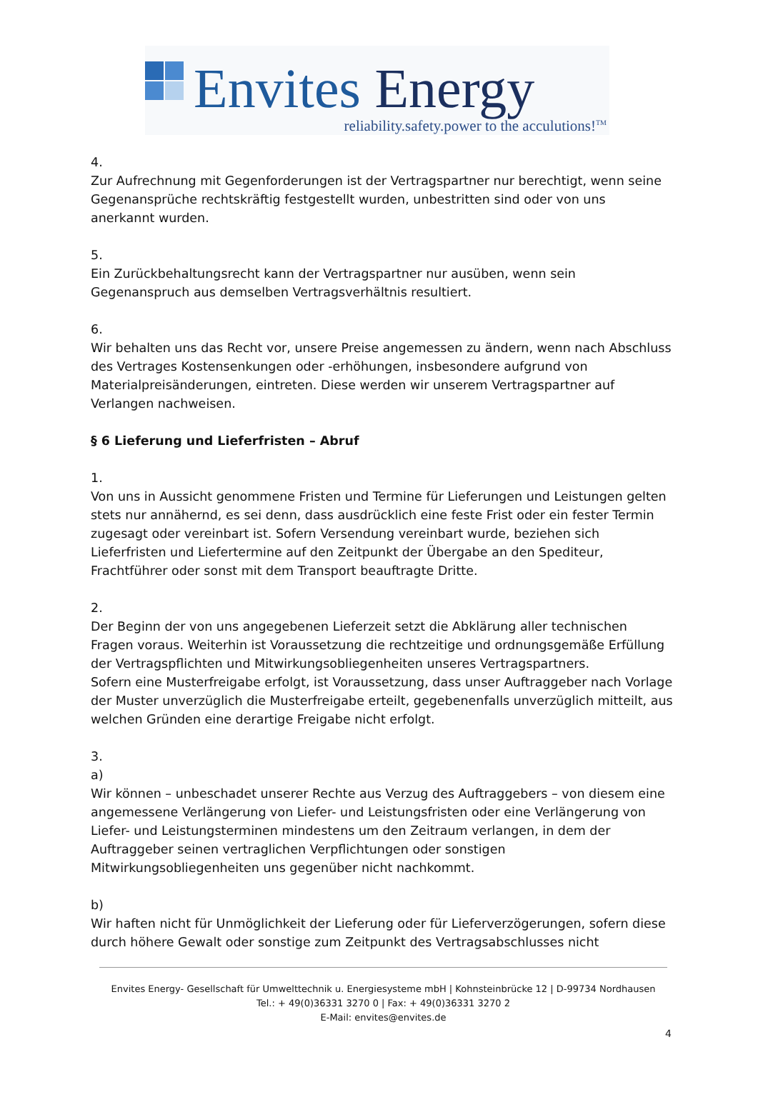Envites Energy
reliability.safety.power to the acculutions!<sup>TM</sup>
4.
Zur Aufrechnung mit Gegenforderungen ist der Vertragspartner nur berechtigt, wenn seine Gegenansprüche rechtskräftig festgestellt wurden, unbestritten sind oder von uns anerkannt wurden.
5.
Ein Zurückbehaltungsrecht kann der Vertragspartner nur ausüben, wenn sein Gegenanspruch aus demselben Vertragsverhältnis resultiert.
6.
Wir behalten uns das Recht vor, unsere Preise angemessen zu ändern, wenn nach Abschluss des Vertrages Kostensenkungen oder -erhöhungen, insbesondere aufgrund von Materialpreisänderungen, eintreten. Diese werden wir unserem Vertragspartner auf Verlangen nachweisen.
§ 6 Lieferung und Lieferfristen – Abruf
1.
Von uns in Aussicht genommene Fristen und Termine für Lieferungen und Leistungen gelten stets nur annähernd, es sei denn, dass ausdrücklich eine feste Frist oder ein fester Termin zugesagt oder vereinbart ist. Sofern Versendung vereinbart wurde, beziehen sich Lieferfristen und Liefertermine auf den Zeitpunkt der Übergabe an den Spediteur, Frachtführer oder sonst mit dem Transport beauftragte Dritte.
2.
Der Beginn der von uns angegebenen Lieferzeit setzt die Abklärung aller technischen Fragen voraus. Weiterhin ist Voraussetzung die rechtzeitige und ordnungsgemäße Erfüllung der Vertragspflichten und Mitwirkungsobliegenheiten unseres Vertragspartners.
Sofern eine Musterfreigabe erfolgt, ist Voraussetzung, dass unser Auftraggeber nach Vorlage der Muster unverzüglich die Musterfreigabe erteilt, gegebenenfalls unverzüglich mitteilt, aus welchen Gründen eine derartige Freigabe nicht erfolgt.
3.
a)
Wir können – unbeschadet unserer Rechte aus Verzug des Auftraggebers – von diesem eine angemessene Verlängerung von Liefer- und Leistungsfristen oder eine Verlängerung von Liefer- und Leistungsterminen mindestens um den Zeitraum verlangen, in dem der Auftraggeber seinen vertraglichen Verpflichtungen oder sonstigen Mitwirkungsobliegenheiten uns gegenüber nicht nachkommt.
b)
Wir haften nicht für Unmöglichkeit der Lieferung oder für Lieferverzögerungen, sofern diese durch höhere Gewalt oder sonstige zum Zeitpunkt des Vertragsabschlusses nicht
Envites Energy- Gesellschaft für Umwelttechnik u. Energiesysteme mbH | Kohnsteinbrücke 12 | D-99734 Nordhausen
Tel.: + 49(0)36331 3270 0 | Fax: + 49(0)36331 3270 2
E-Mail: envites@envites.de
4